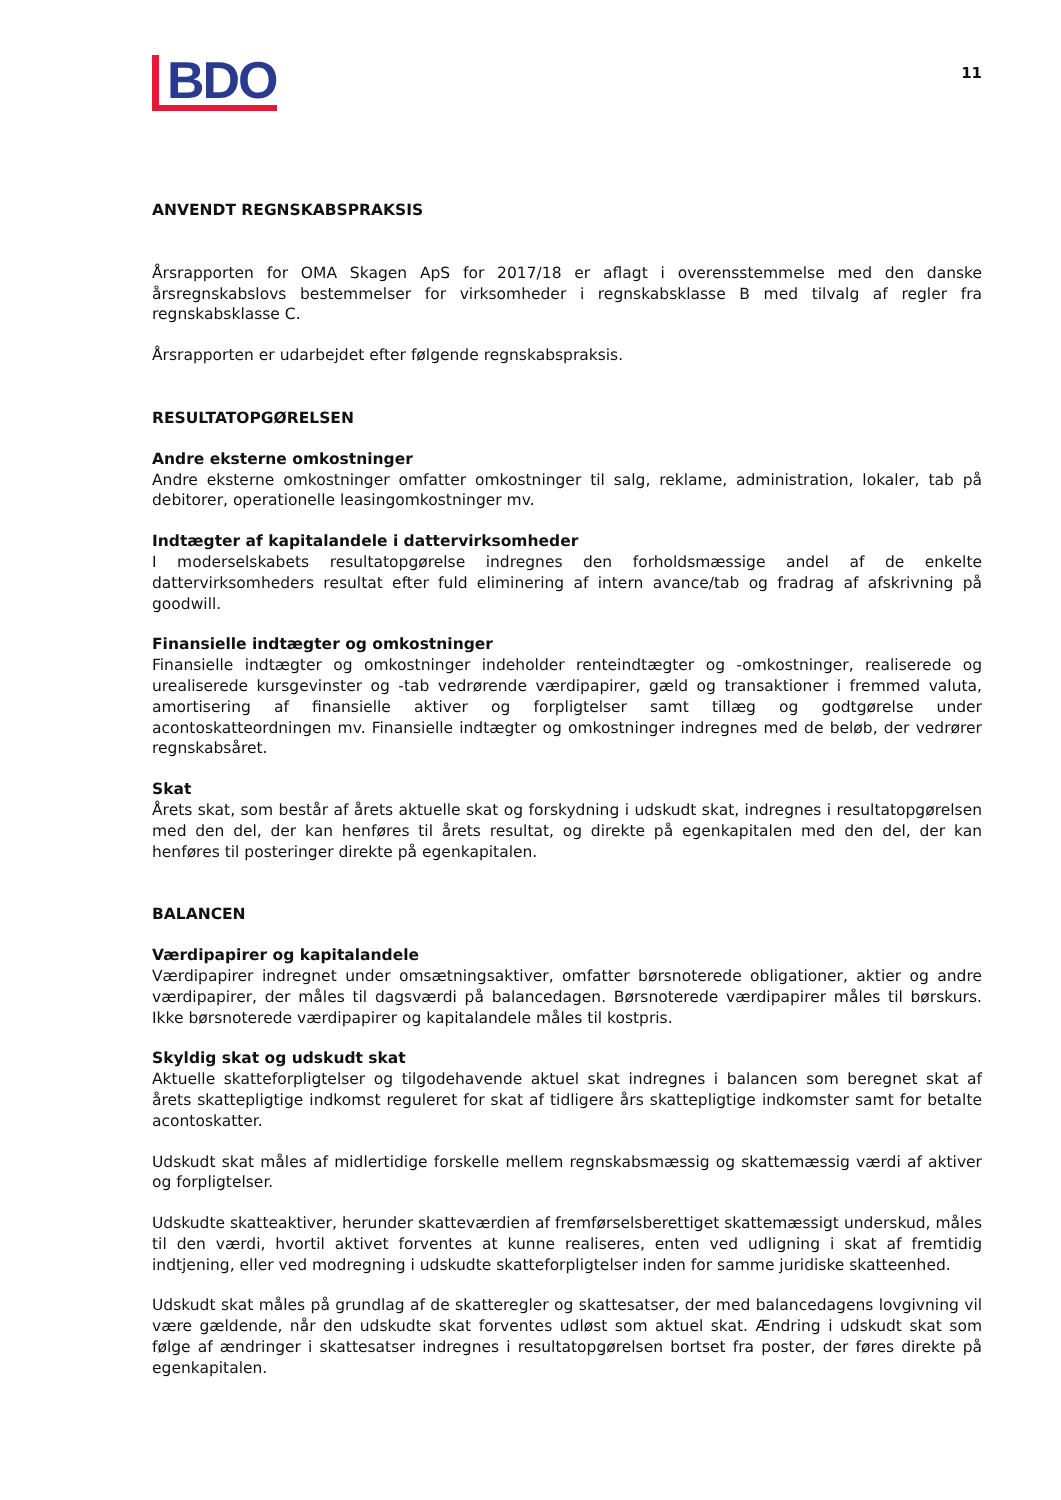BDO
11
ANVENDT REGNSKABSPRAKSIS
Årsrapporten for OMA Skagen ApS for 2017/18 er aflagt i overensstemmelse med den danske årsregnskabslovs bestemmelser for virksomheder i regnskabsklasse B med tilvalg af regler fra regnskabsklasse C.
Årsrapporten er udarbejdet efter følgende regnskabspraksis.
RESULTATOPGØRELSEN
Andre eksterne omkostninger
Andre eksterne omkostninger omfatter omkostninger til salg, reklame, administration, lokaler, tab på debitorer, operationelle leasingomkostninger mv.
Indtægter af kapitalandele i dattervirksomheder
I moderselskabets resultatopgørelse indregnes den forholdsmæssige andel af de enkelte dattervirksomheders resultat efter fuld eliminering af intern avance/tab og fradrag af afskrivning på goodwill.
Finansielle indtægter og omkostninger
Finansielle indtægter og omkostninger indeholder renteindtægter og -omkostninger, realiserede og urealiserede kursgevinster og -tab vedrørende værdipapirer, gæld og transaktioner i fremmed valuta, amortisering af finansielle aktiver og forpligtelser samt tillæg og godtgørelse under acontoskatteordningen mv. Finansielle indtægter og omkostninger indregnes med de beløb, der vedrører regnskabsåret.
Skat
Årets skat, som består af årets aktuelle skat og forskydning i udskudt skat, indregnes i resultatopgørelsen med den del, der kan henføres til årets resultat, og direkte på egenkapitalen med den del, der kan henføres til posteringer direkte på egenkapitalen.
BALANCEN
Værdipapirer og kapitalandele
Værdipapirer indregnet under omsætningsaktiver, omfatter børsnoterede obligationer, aktier og andre værdipapirer, der måles til dagsværdi på balancedagen. Børsnoterede værdipapirer måles til børskurs. Ikke børsnoterede værdipapirer og kapitalandele måles til kostpris.
Skyldig skat og udskudt skat
Aktuelle skatteforpligtelser og tilgodehavende aktuel skat indregnes i balancen som beregnet skat af årets skattepligtige indkomst reguleret for skat af tidligere års skattepligtige indkomster samt for betalte acontoskatter.
Udskudt skat måles af midlertidige forskelle mellem regnskabsmæssig og skattemæssig værdi af aktiver og forpligtelser.
Udskudte skatteaktiver, herunder skatteværdien af fremførselsberettiget skattemæssigt underskud, måles til den værdi, hvortil aktivet forventes at kunne realiseres, enten ved udligning i skat af fremtidig indtjening, eller ved modregning i udskudte skatteforpligtelser inden for samme juridiske skatteenhed.
Udskudt skat måles på grundlag af de skatteregler og skattesatser, der med balancedagens lovgivning vil være gældende, når den udskudte skat forventes udløst som aktuel skat. Ændring i udskudt skat som følge af ændringer i skattesatser indregnes i resultatopgørelsen bortset fra poster, der føres direkte på egenkapitalen.